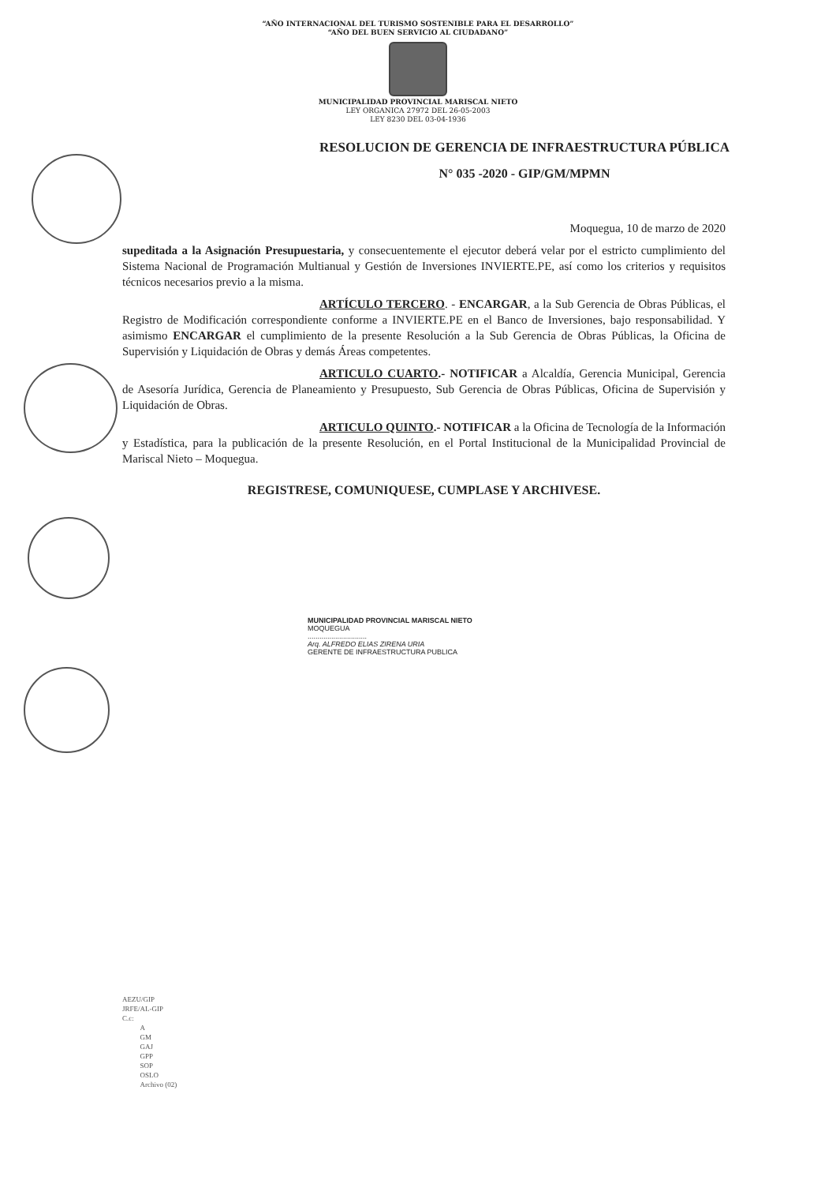“AÑO INTERNACIONAL DEL TURISMO SOSTENIBLE PARA EL DESARROLLO”
“AÑO DEL BUEN SERVICIO AL CIUDADANO”
MUNICIPALIDAD PROVINCIAL MARISCAL NIETO
LEY ORGANICA 27972 DEL 26-05-2003
LEY 8230 DEL 03-04-1936
RESOLUCION DE GERENCIA DE INFRAESTRUCTURA PÚBLICA
N° 035 -2020 - GIP/GM/MPMN
Moquegua, 10 de marzo de 2020
supeditada a la Asignación Presupuestaria, y consecuentemente el ejecutor deberá velar por el estricto cumplimiento del Sistema Nacional de Programación Multianual y Gestión de Inversiones INVIERTE.PE, así como los criterios y requisitos técnicos necesarios previo a la misma.
ARTÍCULO TERCERO. - ENCARGAR, a la Sub Gerencia de Obras Públicas, el Registro de Modificación correspondiente conforme a INVIERTE.PE en el Banco de Inversiones, bajo responsabilidad. Y asimismo ENCARGAR el cumplimiento de la presente Resolución a la Sub Gerencia de Obras Públicas, la Oficina de Supervisión y Liquidación de Obras y demás Áreas competentes.
ARTICULO CUARTO.- NOTIFICAR a Alcaldía, Gerencia Municipal, Gerencia de Asesoría Jurídica, Gerencia de Planeamiento y Presupuesto, Sub Gerencia de Obras Públicas, Oficina de Supervisión y Liquidación de Obras.
ARTICULO QUINTO.- NOTIFICAR a la Oficina de Tecnología de la Información y Estadística, para la publicación de la presente Resolución, en el Portal Institucional de la Municipalidad Provincial de Mariscal Nieto – Moquegua.
REGISTRESE, COMUNIQUESE, CUMPLASE Y ARCHIVESE.
MUNICIPALIDAD PROVINCIAL MARISCAL NIETO
MOQUEGUA
..............................
Arq. ALFREDO ELIAS ZIRENA URIA
GERENTE DE INFRAESTRUCTURA PUBLICA
AEZU/GIP
JRFE/AL-GIP
C.c:
A
GM
GAJ
GPP
SOP
OSLO
Archivo (02)